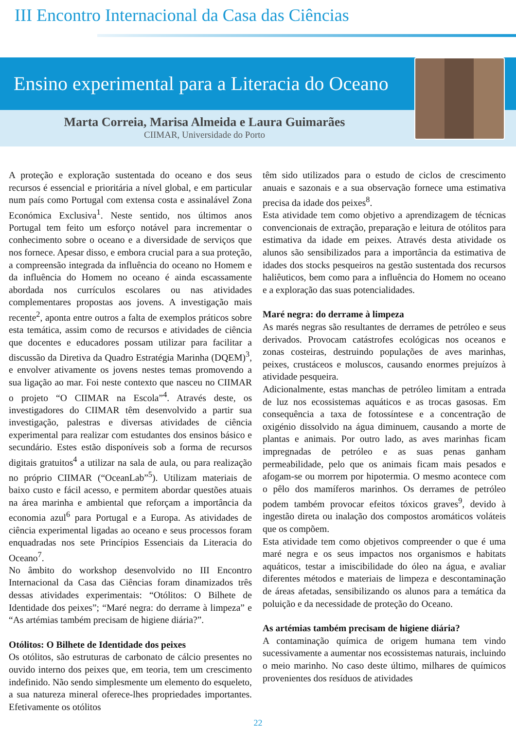III Encontro Internacional da Casa das Ciências
Ensino experimental para a Literacia do Oceano
Marta Correia, Marisa Almeida e Laura Guimarães
CIIMAR, Universidade do Porto
A proteção e exploração sustentada do oceano e dos seus recursos é essencial e prioritária a nível global, e em particular num país como Portugal com extensa costa e assinalável Zona Económica Exclusiva<sup>1</sup>. Neste sentido, nos últimos anos Portugal tem feito um esforço notável para incrementar o conhecimento sobre o oceano e a diversidade de serviços que nos fornece. Apesar disso, e embora crucial para a sua proteção, a compreensão integrada da influência do oceano no Homem e da influência do Homem no oceano é ainda escassamente abordada nos currículos escolares ou nas atividades complementares propostas aos jovens. A investigação mais recente<sup>2</sup>, aponta entre outros a falta de exemplos práticos sobre esta temática, assim como de recursos e atividades de ciência que docentes e educadores possam utilizar para facilitar a discussão da Diretiva da Quadro Estratégia Marinha (DQEM)<sup>3</sup>, e envolver ativamente os jovens nestes temas promovendo a sua ligação ao mar. Foi neste contexto que nasceu no CIIMAR o projeto “O CIIMAR na Escola”<sup>4</sup>. Através deste, os investigadores do CIIMAR têm desenvolvido a partir sua investigação, palestras e diversas atividades de ciência experimental para realizar com estudantes dos ensinos básico e secundário. Estes estão disponíveis sob a forma de recursos digitais gratuitos<sup>4</sup> a utilizar na sala de aula, ou para realização no próprio CIIMAR (“OceanLab”<sup>5</sup>). Utilizam materiais de baixo custo e fácil acesso, e permitem abordar questões atuais na área marinha e ambiental que reforçam a importância da economia azul<sup>6</sup> para Portugal e a Europa. As atividades de ciência experimental ligadas ao oceano e seus processos foram enquadradas nos sete Princípios Essenciais da Literacia do Oceano<sup>7</sup>.
No âmbito do workshop desenvolvido no III Encontro Internacional da Casa das Ciências foram dinamizados três dessas atividades experimentais: “Otólitos: O Bilhete de Identidade dos peixes”; “Maré negra: do derrame à limpeza” e “As artémias também precisam de higiene diária?”.
Otólitos: O Bilhete de Identidade dos peixes
Os otólitos, são estruturas de carbonato de cálcio presentes no ouvido interno dos peixes que, em teoria, tem um crescimento indefinido. Não sendo simplesmente um elemento do esqueleto, a sua natureza mineral oferece-lhes propriedades importantes. Efetivamente os otólitos
têm sido utilizados para o estudo de ciclos de crescimento anuais e sazonais e a sua observação fornece uma estimativa precisa da idade dos peixes<sup>8</sup>.
Esta atividade tem como objetivo a aprendizagem de técnicas convencionais de extração, preparação e leitura de otólitos para estimativa da idade em peixes. Através desta atividade os alunos são sensibilizados para a importância da estimativa de idades dos stocks pesqueiros na gestão sustentada dos recursos haliêuticos, bem como para a influência do Homem no oceano e a exploração das suas potencialidades.
Maré negra: do derrame à limpeza
As marés negras são resultantes de derrames de petróleo e seus derivados. Provocam catástrofes ecológicas nos oceanos e zonas costeiras, destruindo populações de aves marinhas, peixes, crustáceos e moluscos, causando enormes prejuízos à atividade pesqueira.
Adicionalmente, estas manchas de petróleo limitam a entrada de luz nos ecossistemas aquáticos e as trocas gasosas. Em consequência a taxa de fotossíntese e a concentração de oxigénio dissolvido na água diminuem, causando a morte de plantas e animais. Por outro lado, as aves marinhas ficam impregnadas de petróleo e as suas penas ganham permeabilidade, pelo que os animais ficam mais pesados e afogam-se ou morrem por hipotermia. O mesmo acontece com o pêlo dos mamíferos marinhos. Os derrames de petróleo podem também provocar efeitos tóxicos graves<sup>9</sup>, devido à ingestão direta ou inalação dos compostos aromáticos voláteis que os compõem.
Esta atividade tem como objetivos compreender o que é uma maré negra e os seus impactos nos organismos e habitats aquáticos, testar a imiscibilidade do óleo na água, e avaliar diferentes métodos e materiais de limpeza e descontaminação de áreas afetadas, sensibilizando os alunos para a temática da poluição e da necessidade de proteção do Oceano.
As artémias também precisam de higiene diária?
A contaminação química de origem humana tem vindo sucessivamente a aumentar nos ecossistemas naturais, incluindo o meio marinho. No caso deste último, milhares de químicos provenientes dos resíduos de atividades
22